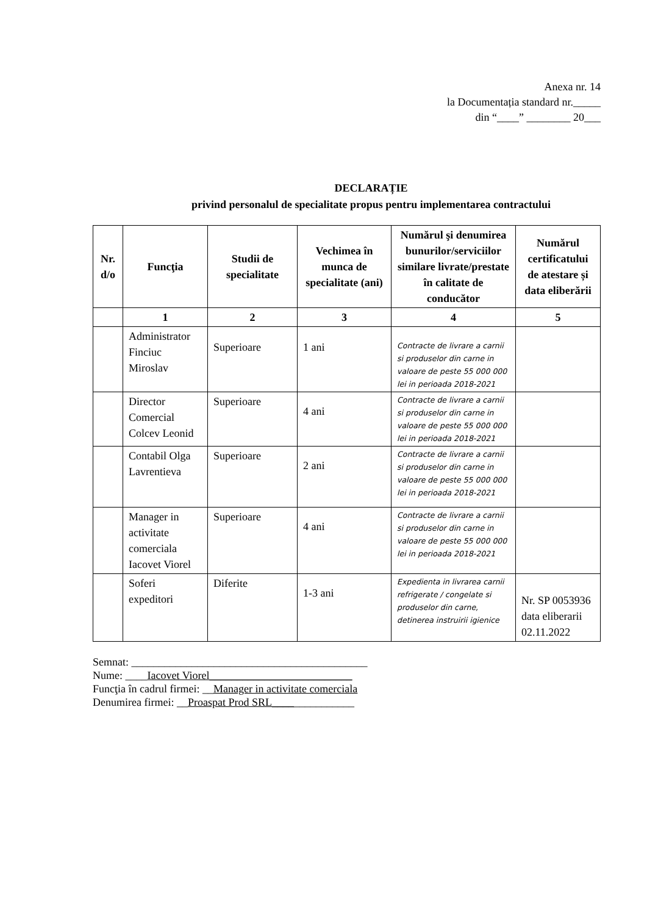Anexa nr. 14
la Documentația standard nr._____
din “____” ________ 20___
DECLARAȚIE
privind personalul de specialitate propus pentru implementarea contractului
| Nr. d/o | Funcţia | Studii de specialitate | Vechimea în munca de specialitate (ani) | Numărul şi denumirea bunurilor/serviciilor similare livrate/prestate în calitate de conducător | Numărul certificatului de atestare și data eliberării |
| --- | --- | --- | --- | --- | --- |
| | 1 | 2 | 3 | 4 | 5 |
| | Administrator Finciuc Miroslav | Superioare | 1 ani | Contracte de livrare a carnii si produselor din carne in valoare de peste 55 000 000 lei in perioada 2018-2021 | |
| | Director Comercial Colcev Leonid | Superioare | 4 ani | Contracte de livrare a carnii si produselor din carne in valoare de peste 55 000 000 lei in perioada 2018-2021 | |
| | Contabil Olga Lavrentieva | Superioare | 2 ani | Contracte de livrare a carnii si produselor din carne in valoare de peste 55 000 000 lei in perioada 2018-2021 | |
| | Manager in activitate comerciala Iacovet Viorel | Superioare | 4 ani | Contracte de livrare a carnii si produselor din carne in valoare de peste 55 000 000 lei in perioada 2018-2021 | |
| | Soferi expeditori | Diferite | 1-3 ani | Expedienta in livrarea carnii refrigerate / congelate si produselor din carne, detinerea instruirii igienice | Nr. SP 0053936 data eliberarii 02.11.2022 |
Semnat: ___________________________________________
Nume: ____Iacovet Viorel__________________________
Funcţia în cadrul firmei: __Manager in activitate comerciala
Denumirea firmei: __Proaspat Prod SRL_______________